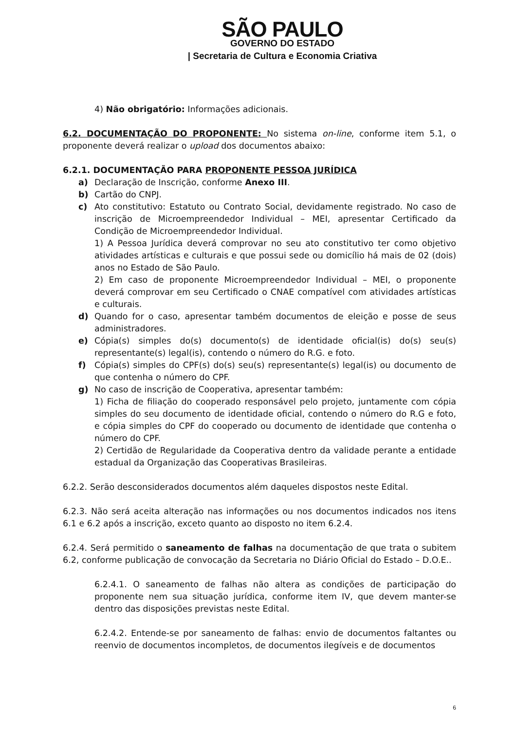SÃO PAULO
GOVERNO DO ESTADO
| Secretaria de Cultura e Economia Criativa
4) Não obrigatório: Informações adicionais.
6.2. DOCUMENTAÇÃO DO PROPONENTE: No sistema on-line, conforme item 5.1, o proponente deverá realizar o upload dos documentos abaixo:
6.2.1. DOCUMENTAÇÃO PARA PROPONENTE PESSOA JURÍDICA
a) Declaração de Inscrição, conforme Anexo III.
b) Cartão do CNPJ.
c) Ato constitutivo: Estatuto ou Contrato Social, devidamente registrado. No caso de inscrição de Microempreendedor Individual – MEI, apresentar Certificado da Condição de Microempreendedor Individual.
1) A Pessoa Jurídica deverá comprovar no seu ato constitutivo ter como objetivo atividades artísticas e culturais e que possui sede ou domicílio há mais de 02 (dois) anos no Estado de São Paulo.
2) Em caso de proponente Microempreendedor Individual – MEI, o proponente deverá comprovar em seu Certificado o CNAE compatível com atividades artísticas e culturais.
d) Quando for o caso, apresentar também documentos de eleição e posse de seus administradores.
e) Cópia(s) simples do(s) documento(s) de identidade oficial(is) do(s) seu(s) representante(s) legal(is), contendo o número do R.G. e foto.
f) Cópia(s) simples do CPF(s) do(s) seu(s) representante(s) legal(is) ou documento de que contenha o número do CPF.
g) No caso de inscrição de Cooperativa, apresentar também:
1) Ficha de filiação do cooperado responsável pelo projeto, juntamente com cópia simples do seu documento de identidade oficial, contendo o número do R.G e foto, e cópia simples do CPF do cooperado ou documento de identidade que contenha o número do CPF.
2) Certidão de Regularidade da Cooperativa dentro da validade perante a entidade estadual da Organização das Cooperativas Brasileiras.
6.2.2. Serão desconsiderados documentos além daqueles dispostos neste Edital.
6.2.3. Não será aceita alteração nas informações ou nos documentos indicados nos itens 6.1 e 6.2 após a inscrição, exceto quanto ao disposto no item 6.2.4.
6.2.4. Será permitido o saneamento de falhas na documentação de que trata o subitem 6.2, conforme publicação de convocação da Secretaria no Diário Oficial do Estado – D.O.E..
6.2.4.1. O saneamento de falhas não altera as condições de participação do proponente nem sua situação jurídica, conforme item IV, que devem manter-se dentro das disposições previstas neste Edital.
6.2.4.2. Entende-se por saneamento de falhas: envio de documentos faltantes ou reenvio de documentos incompletos, de documentos ilegíveis e de documentos
6